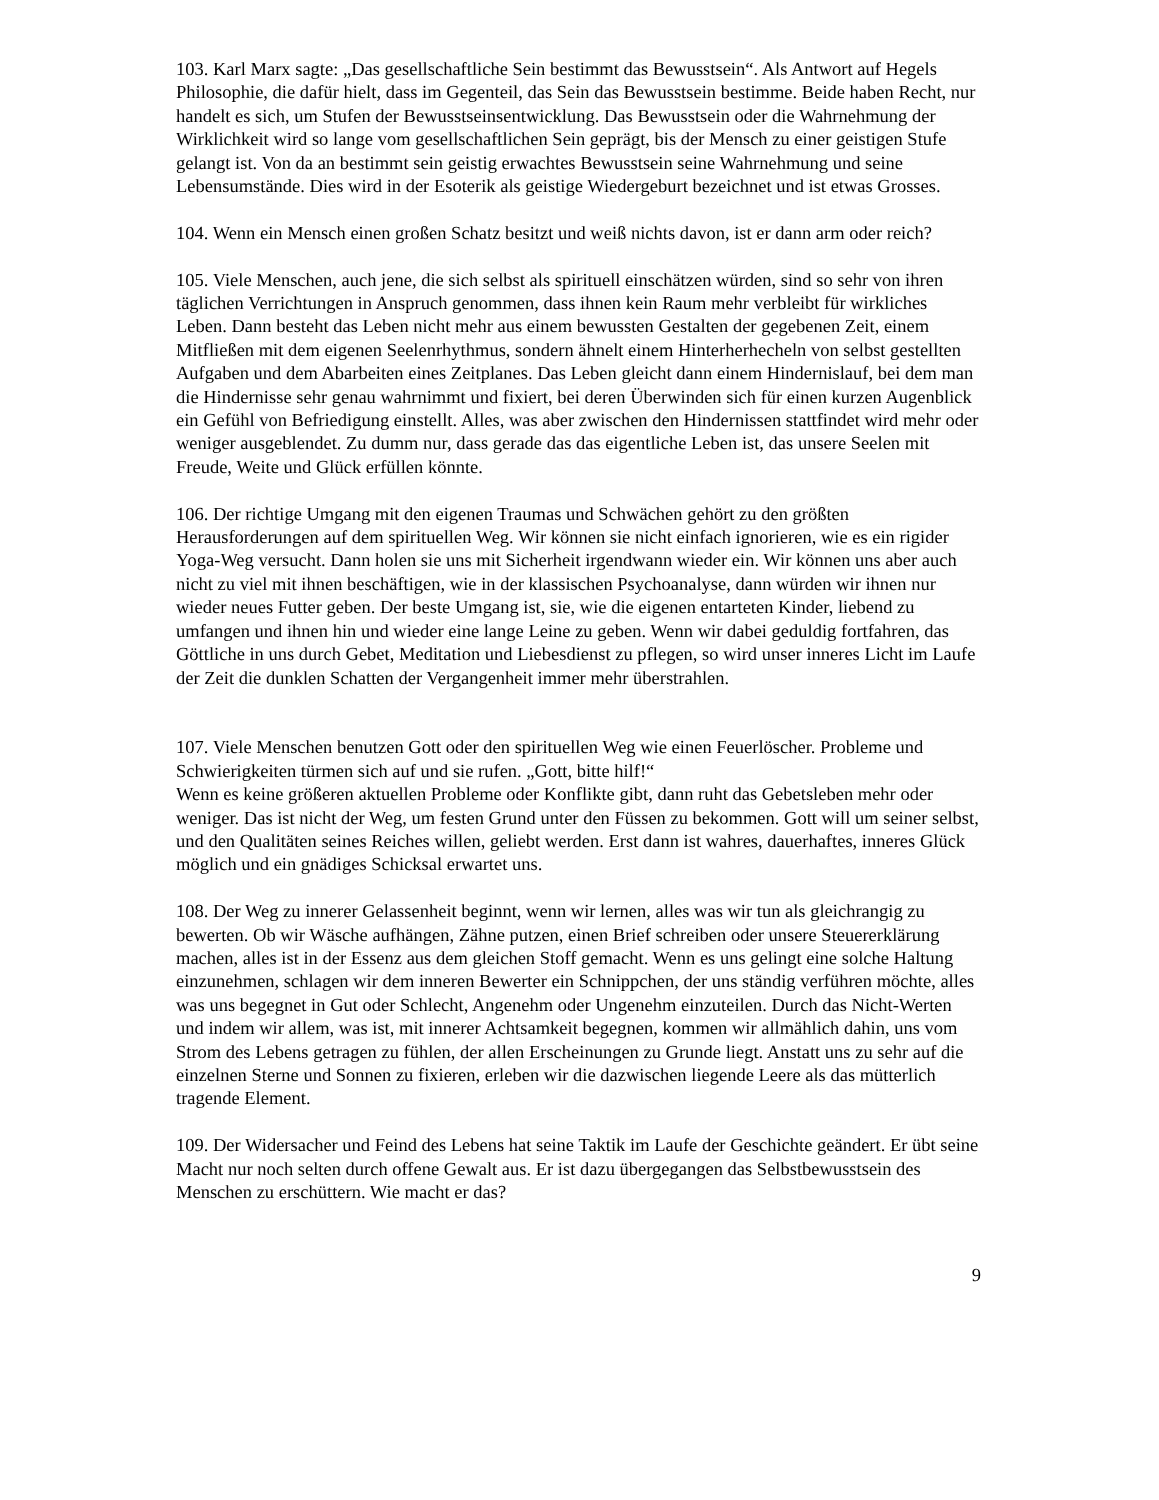103. Karl Marx sagte: „Das gesellschaftliche Sein bestimmt das Bewusstsein“. Als Antwort auf Hegels Philosophie, die dafür hielt, dass im Gegenteil, das Sein das Bewusstsein bestimme. Beide haben Recht, nur handelt es sich, um Stufen der Bewusstseinsentwicklung. Das Bewusstsein oder die Wahrnehmung der Wirklichkeit wird so lange vom gesellschaftlichen Sein geprägt, bis der Mensch zu einer geistigen Stufe gelangt ist. Von da an bestimmt sein geistig erwachtes Bewusstsein seine Wahrnehmung und seine Lebensumstände. Dies wird in der Esoterik als geistige Wiedergeburt bezeichnet und ist etwas Grosses.
104. Wenn ein Mensch einen großen Schatz besitzt und weiß nichts davon, ist er dann arm oder reich?
105. Viele Menschen, auch jene, die sich selbst als spirituell einschätzen würden, sind so sehr von ihren täglichen Verrichtungen in Anspruch genommen, dass ihnen kein Raum mehr verbleibt für wirkliches Leben. Dann besteht das Leben nicht mehr aus einem bewussten Gestalten der gegebenen Zeit, einem Mitfließen mit dem eigenen Seelenrhythmus, sondern ähnelt einem Hinterherhecheln von selbst gestellten Aufgaben und dem Abarbeiten eines Zeitplanes. Das Leben gleicht dann einem Hindernislauf, bei dem man die Hindernisse sehr genau wahrnimmt und fixiert, bei deren Überwinden sich für einen kurzen Augenblick ein Gefühl von Befriedigung einstellt. Alles, was aber zwischen den Hindernissen stattfindet wird mehr oder weniger ausgeblendet. Zu dumm nur, dass gerade das das eigentliche Leben ist, das unsere Seelen mit Freude, Weite und Glück erfüllen könnte.
106. Der richtige Umgang mit den eigenen Traumas und Schwächen gehört zu den größten Herausforderungen auf dem spirituellen Weg. Wir können sie nicht einfach ignorieren, wie es ein rigider Yoga-Weg versucht. Dann holen sie uns mit Sicherheit irgendwann wieder ein. Wir können uns aber auch nicht zu viel mit ihnen beschäftigen, wie in der klassischen Psychoanalyse, dann würden wir ihnen nur wieder neues Futter geben. Der beste Umgang ist, sie, wie die eigenen entarteten Kinder, liebend zu umfangen und ihnen hin und wieder eine lange Leine zu geben. Wenn wir dabei geduldig fortfahren, das Göttliche in uns durch Gebet, Meditation und Liebesdienst zu pflegen, so wird unser inneres Licht im Laufe der Zeit die dunklen Schatten der Vergangenheit immer mehr überstrahlen.
107. Viele Menschen benutzen Gott oder den spirituellen Weg wie einen Feuerlöscher. Probleme und Schwierigkeiten türmen sich auf und sie rufen. „Gott, bitte hilf!“
Wenn es keine größeren aktuellen Probleme oder Konflikte gibt, dann ruht das Gebetsleben mehr oder weniger. Das ist nicht der Weg, um festen Grund unter den Füssen zu bekommen. Gott will um seiner selbst, und den Qualitäten seines Reiches willen, geliebt werden. Erst dann ist wahres, dauerhaftes, inneres Glück möglich und ein gnädiges Schicksal erwartet uns.
108. Der Weg zu innerer Gelassenheit beginnt, wenn wir lernen, alles was wir tun als gleichrangig zu bewerten. Ob wir Wäsche aufhängen, Zähne putzen, einen Brief schreiben oder unsere Steuererklärung machen, alles ist in der Essenz aus dem gleichen Stoff gemacht. Wenn es uns gelingt eine solche Haltung einzunehmen, schlagen wir dem inneren Bewerter ein Schnippchen, der uns ständig verführen möchte, alles was uns begegnet in Gut oder Schlecht, Angenehm oder Ungenehm einzuteilen. Durch das Nicht-Werten und indem wir allem, was ist, mit innerer Achtsamkeit begegnen, kommen wir allmählich dahin, uns vom Strom des Lebens getragen zu fühlen, der allen Erscheinungen zu Grunde liegt. Anstatt uns zu sehr auf die einzelnen Sterne und Sonnen zu fixieren, erleben wir die dazwischen liegende Leere als das mütterlich tragende Element.
109. Der Widersacher und Feind des Lebens hat seine Taktik im Laufe der Geschichte geändert. Er übt seine Macht nur noch selten durch offene Gewalt aus. Er ist dazu übergegangen das Selbstbewusstsein des Menschen zu erschüttern. Wie macht er das?
9